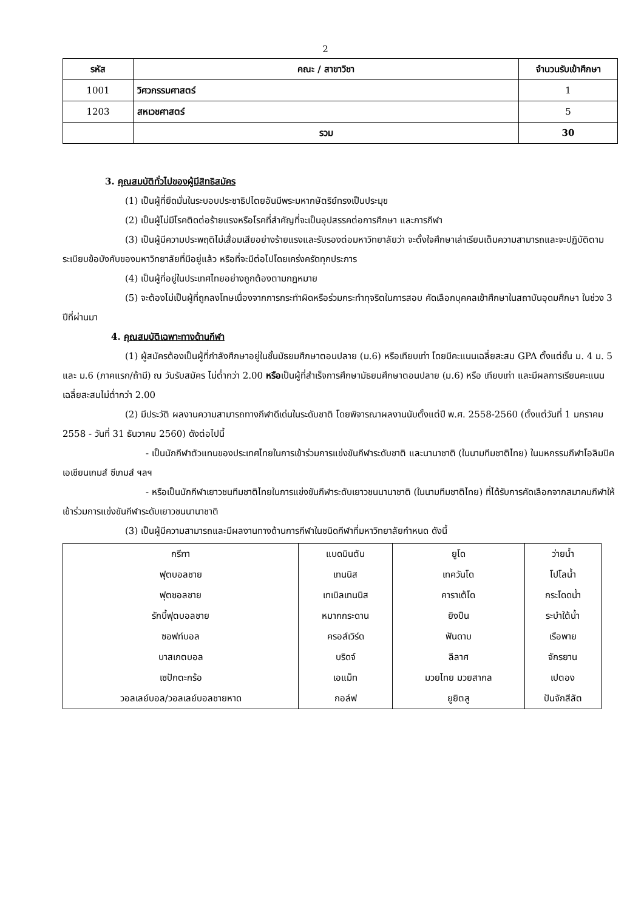2
| รหัส | คณะ / สาขาวิชา | จำนวนรับเข้าศึกษา |
| --- | --- | --- |
| 1001 | วิศวกรรมศาสตร์ | 1 |
| 1203 | สหเวชศาสตร์ | 5 |
| | รวม | 30 |
3. คุณสมบัติทั่วไปของผู้มีสิทธิสมัคร
(1) เป็นผู้ที่ยึดมั่นในระบอบประชาธิปไตยอันมีพระมหากษัตริย์ทรงเป็นประมุข
(2) เป็นผู้ไม่มีโรคติดต่อร้ายแรงหรือโรคที่สำคัญที่จะเป็นอุปสรรคต่อการศึกษา และการกีฬา
(3) เป็นผู้มีความประพฤติไม่เสื่อมเสียอย่างร้ายแรงและรับรองต่อมหาวิทยาลัยว่า จะตั้งใจศึกษาเล่าเรียนเต็มความสามารถและจะปฏิบัติตามระเบียบข้อบังคับของมหาวิทยาลัยที่มีอยู่แล้ว หรือที่จะมีต่อไปโดยเคร่งครัดทุกประการ
(4) เป็นผู้ที่อยู่ในประเทศไทยอย่างถูกต้องตามกฎหมาย
(5) จะต้องไม่เป็นผู้ที่ถูกลงโทษเนื่องจากการกระทำผิดหรือร่วมกระทำทุจริตในการสอบ คัดเลือกบุคคลเข้าศึกษาในสถาบันอุดมศึกษา ในช่วง 3 ปีที่ผ่านมา
4. คุณสมบัติเฉพาะทางด้านกีฬา
(1) ผู้สมัครต้องเป็นผู้ที่กำลังศึกษาอยู่ในชั้นมัธยมศึกษาตอนปลาย (ม.6) หรือเทียบเท่า โดยมีคะแนนเฉลี่ยสะสม GPA ตั้งแต่ชั้น ม. 4 ม. 5 และ ม.6 (ภาคแรก/ถ้ามี) ณ วันรับสมัคร ไม่ต่ำกว่า 2.00 หรือเป็นผู้ที่สำเร็จการศึกษามัธยมศึกษาตอนปลาย (ม.6) หรือ เทียบเท่า และมีผลการเรียนคะแนนเฉลี่ยสะสมไม่ต่ำกว่า 2.00
(2) มีประวัติ ผลงานความสามารถทางกีฬาดีเด่นในระดับชาติ โดยพิจารณาผลงานนับตั้งแต่ปี พ.ศ. 2558-2560 (ตั้งแต่วันที่ 1 มกราคม 2558 - วันที่ 31 ธันวาคม 2560) ดังต่อไปนี้
- เป็นนักกีฬาตัวแทนของประเทศไทยในการเข้าร่วมการแข่งขันกีฬาระดับชาติ และนานาชาติ (ในนามทีมชาติไทย) ในมหกรรมกีฬาโอลิมปิค เอเชียนเกมส์ ซีเกมส์ ฯลฯ
- หรือเป็นนักกีฬาเยาวชนทีมชาติไทยในการแข่งขันกีฬาระดับเยาวชนนานาชาติ (ในนามทีมชาติไทย) ที่ได้รับการคัดเลือกจากสมาคมกีฬาให้เข้าร่วมการแข่งขันกีฬาระดับเยาวชนนานาชาติ
(3) เป็นผู้มีความสามารถและมีผลงานทางด้านการกีฬาในชนิดกีฬาที่มหาวิทยาลัยกำหนด ดังนี้
| กรีฑา | แบดมินตัน | ยูโด | ว่ายน้ำ |
| ฟุตบอลชาย | เทนนิส | เทควันโด | โปโลน้ำ |
| ฟุตซอลชาย | เทเบิลเทนนิส | คาราเต้โด | กระโดดน้ำ |
| รักบี้ฟุตบอลชาย | หมากกระดาน | ยิงปืน | ระบำใต้น้ำ |
| ซอฟท์บอล | ครอส์เวิร์ด | ฟันดาบ | เรือพาย |
| บาสเกตบอล | บริดจ์ | ลีลาศ | จักรยาน |
| เซปักตะกร้อ | เอแม็ท | มวยไทย มวยสากล | เปตอง |
| วอลเลย์บอล/วอลเลย์บอลชายหาด | กอล์ฟ | ยูยิตสู | ปันจักสีลัต |